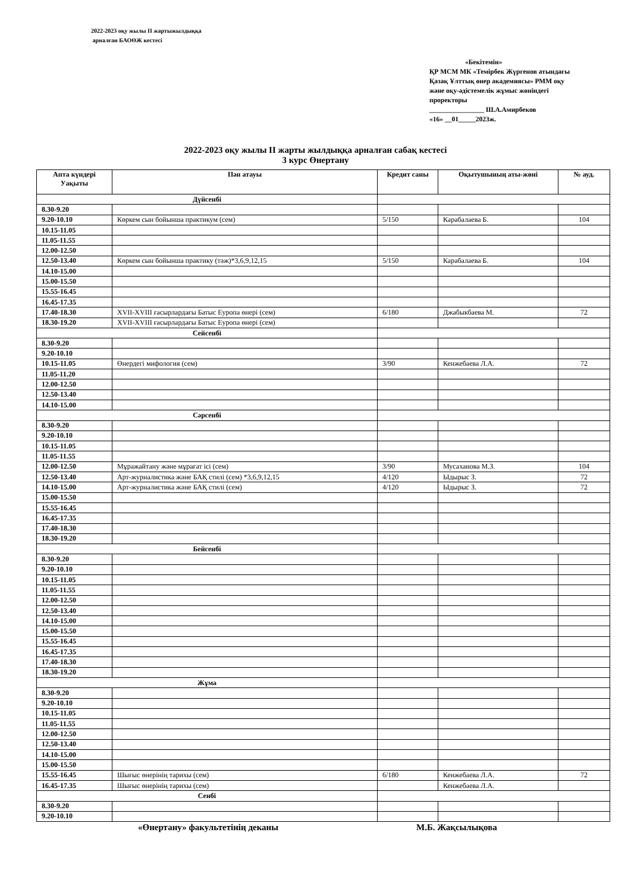2022-2023 оқу жылы II жартыжылдыққа
арналған БАОӨЖ кестесі
«Бекітемін»
ҚР МСМ МК «Темірбек Жүргенов атындағы Қазақ Ұлттық өнер академиясы» РММ оқу және оқу-әдістемелік жұмыс жөніндегі проректоры
________________ Ш.А.Амирбеков
«16» __01_____2023ж.
2022-2023 оқу жылы II жарты жылдыққа арналған сабақ кестесі
3 курс Өнертану
| Апта күндері Уақыты | Пән атауы | Кредит саны | Оқытушының аты-жөні | № ауд. |
| --- | --- | --- | --- | --- |
| Дүйсенбі | | | | |
| 8.30-9.20 | | | | |
| 9.20-10.10 | Көркем сын бойынша практикум (сем) | 5/150 | Карабалаева Б. | 104 |
| 10.15-11.05 | | | | |
| 11.05-11.55 | | | | |
| 12.00-12.50 | | | | |
| 12.50-13.40 | Көркем сын бойынша практику (тәж)*3,6,9,12,15 | 5/150 | Карабалаева Б. | 104 |
| 14.10-15.00 | | | | |
| 15.00-15.50 | | | | |
| 15.55-16.45 | | | | |
| 16.45-17.35 | | | | |
| 17.40-18.30 | XVII-XVIII ғасырлардағы Батыс Еуропа өнері (сем) | 6/180 | Джабыкбаева М. | 72 |
| 18.30-19.20 | XVII-XVIII ғасырлардағы Батыс Еуропа өнері (сем) | | | |
| Сейсенбі | | | | |
| 8.30-9.20 | | | | |
| 9.20-10.10 | | | | |
| 10.15-11.05 | Өнердегі мифология (сем) | 3/90 | Кенжебаева Л.А. | 72 |
| 11.05-11.20 | | | | |
| 12.00-12.50 | | | | |
| 12.50-13.40 | | | | |
| 14.10-15.00 | | | | |
| Сәрсенбі | | | | |
| 8.30-9.20 | | | | |
| 9.20-10.10 | | | | |
| 10.15-11.05 | | | | |
| 11.05-11.55 | | | | |
| 12.00-12.50 | Мұражайтану және мұрағат ісі (сем) | 3/90 | Мусаханова М.З. | 104 |
| 12.50-13.40 | Арт-журналистика және БАҚ стилі (сем) *3,6,9,12,15 | 4/120 | Ыдырыс З. | 72 |
| 14.10-15.00 | Арт-журналистика және БАҚ стилі (сем) | 4/120 | Ыдырыс З. | 72 |
| 15.00-15.50 | | | | |
| 15.55-16.45 | | | | |
| 16.45-17.35 | | | | |
| 17.40-18.30 | | | | |
| 18.30-19.20 | | | | |
| Бейсенбі | | | | |
| 8.30-9.20 | | | | |
| 9.20-10.10 | | | | |
| 10.15-11.05 | | | | |
| 11.05-11.55 | | | | |
| 12.00-12.50 | | | | |
| 12.50-13.40 | | | | |
| 14.10-15.00 | | | | |
| 15.00-15.50 | | | | |
| 15.55-16.45 | | | | |
| 16.45-17.35 | | | | |
| 17.40-18.30 | | | | |
| 18.30-19.20 | | | | |
| Жұма | | | | |
| 8.30-9.20 | | | | |
| 9.20-10.10 | | | | |
| 10.15-11.05 | | | | |
| 11.05-11.55 | | | | |
| 12.00-12.50 | | | | |
| 12.50-13.40 | | | | |
| 14.10-15.00 | | | | |
| 15.00-15.50 | | | | |
| 15.55-16.45 | Шығыс өнерінің тарихы (сем) | 6/180 | Кенжебаева Л.А. | 72 |
| 16.45-17.35 | Шығыс өнерінің тарихы (сем) | | Кенжебаева Л.А. | |
| Сенбі | | | | |
| 8.30-9.20 | | | | |
| 9.20-10.10 | | | | |
«Өнертану» факультетінің деканы
М.Б. Жақсылықова